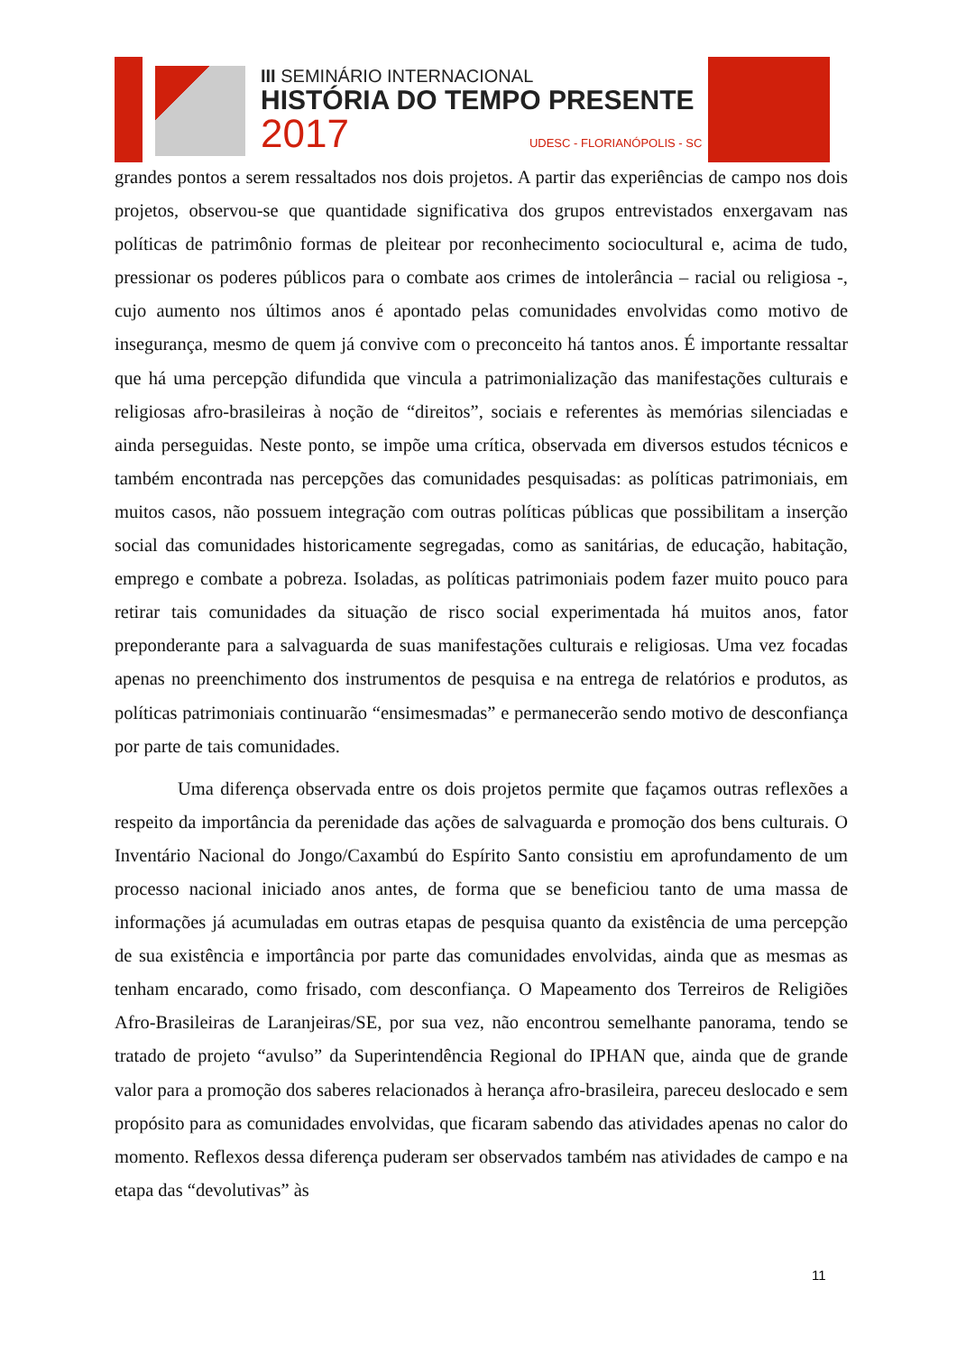III SEMINÁRIO INTERNACIONAL
HISTÓRIA DO TEMPO PRESENTE
2017 UDESC - FLORIANÓPOLIS - SC
grandes pontos a serem ressaltados nos dois projetos. A partir das experiências de campo nos dois projetos, observou-se que quantidade significativa dos grupos entrevistados enxergavam nas políticas de patrimônio formas de pleitear por reconhecimento sociocultural e, acima de tudo, pressionar os poderes públicos para o combate aos crimes de intolerância – racial ou religiosa -, cujo aumento nos últimos anos é apontado pelas comunidades envolvidas como motivo de insegurança, mesmo de quem já convive com o preconceito há tantos anos. É importante ressaltar que há uma percepção difundida que vincula a patrimonialização das manifestações culturais e religiosas afro-brasileiras à noção de “direitos”, sociais e referentes às memórias silenciadas e ainda perseguidas. Neste ponto, se impõe uma crítica, observada em diversos estudos técnicos e também encontrada nas percepções das comunidades pesquisadas: as políticas patrimoniais, em muitos casos, não possuem integração com outras políticas públicas que possibilitam a inserção social das comunidades historicamente segregadas, como as sanitárias, de educação, habitação, emprego e combate a pobreza. Isoladas, as políticas patrimoniais podem fazer muito pouco para retirar tais comunidades da situação de risco social experimentada há muitos anos, fator preponderante para a salvaguarda de suas manifestações culturais e religiosas. Uma vez focadas apenas no preenchimento dos instrumentos de pesquisa e na entrega de relatórios e produtos, as políticas patrimoniais continuarão “ensimesmadas” e permanecerão sendo motivo de desconfiança por parte de tais comunidades.
Uma diferença observada entre os dois projetos permite que façamos outras reflexões a respeito da importância da perenidade das ações de salvaguarda e promoção dos bens culturais. O Inventário Nacional do Jongo/Caxambú do Espírito Santo consistiu em aprofundamento de um processo nacional iniciado anos antes, de forma que se beneficiou tanto de uma massa de informações já acumuladas em outras etapas de pesquisa quanto da existência de uma percepção de sua existência e importância por parte das comunidades envolvidas, ainda que as mesmas as tenham encarado, como frisado, com desconfiança. O Mapeamento dos Terreiros de Religiões Afro-Brasileiras de Laranjeiras/SE, por sua vez, não encontrou semelhante panorama, tendo se tratado de projeto “avulso” da Superintendência Regional do IPHAN que, ainda que de grande valor para a promoção dos saberes relacionados à herança afro-brasileira, pareceu deslocado e sem propósito para as comunidades envolvidas, que ficaram sabendo das atividades apenas no calor do momento. Reflexos dessa diferença puderam ser observados também nas atividades de campo e na etapa das “devolutivas” às
11